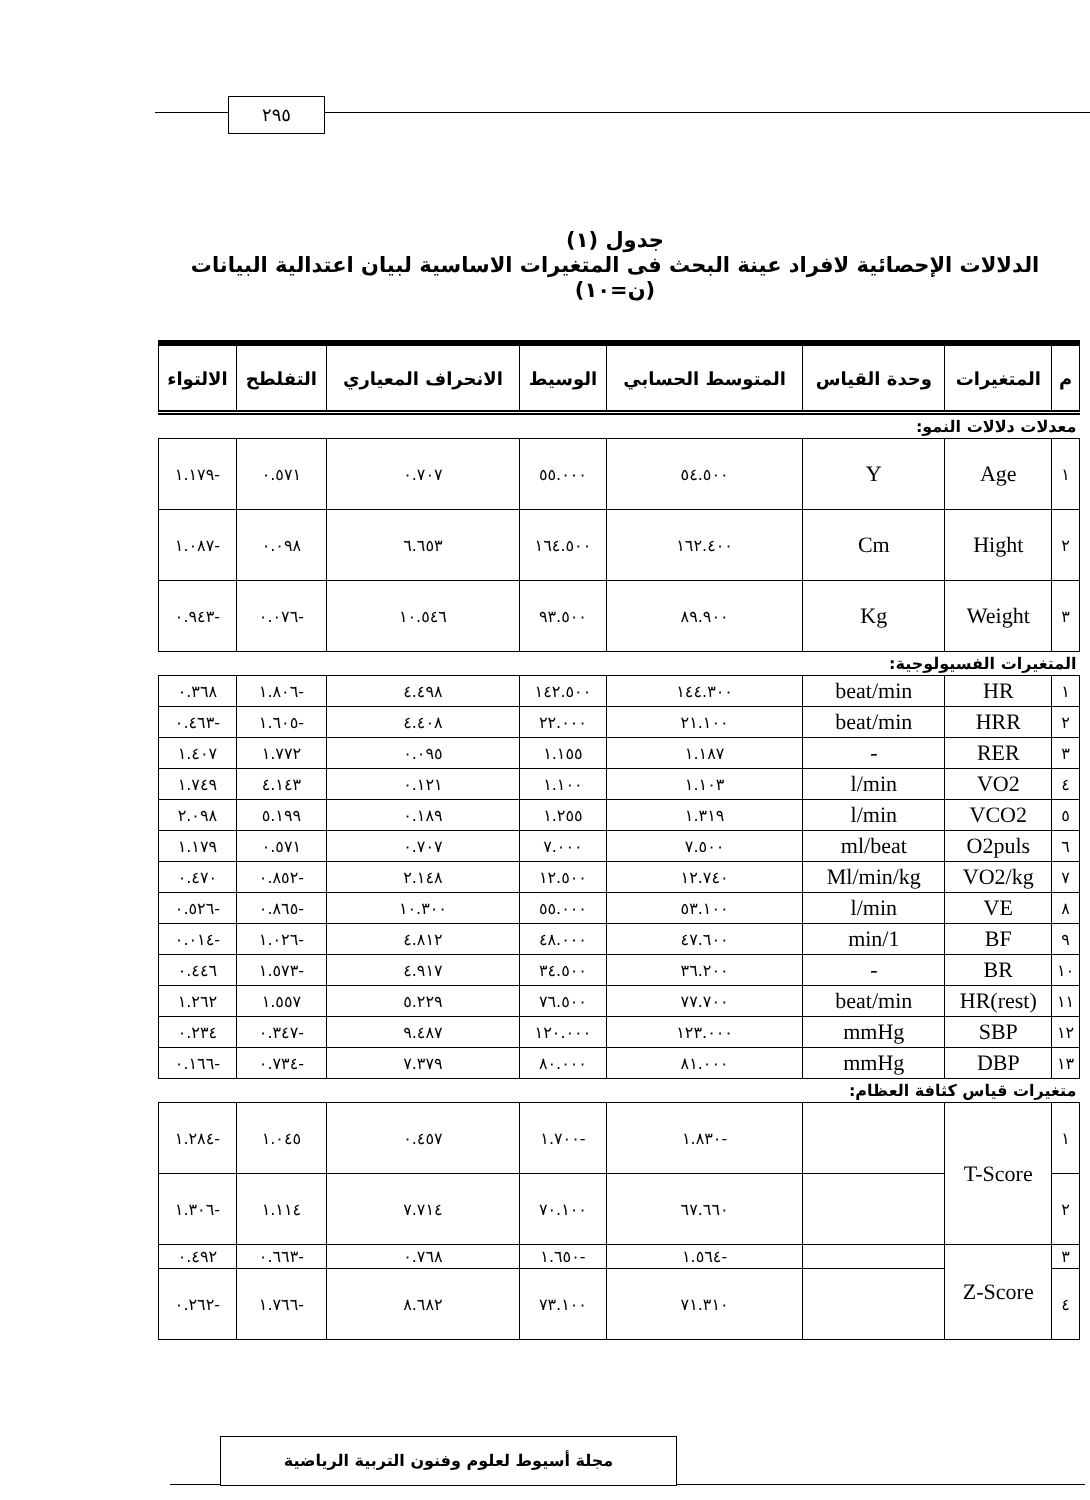٢٩٥
جدول (١)
الدلالات الإحصائية لافراد عينة البحث فى المتغيرات الاساسية لبيان اعتدالية البيانات (ن=١٠)
| م | المتغيرات | وحدة القياس | المتوسط الحسابي | الوسيط | الانحراف المعياري | التفلطح | الالتواء |
| --- | --- | --- | --- | --- | --- | --- | --- |
| معدلات دلالات النمو: | | | | | | | |
| ١ | Age | Y | ٥٤.٥٠٠ | ٥٥.٠٠٠ | ٠.٧٠٧ | ٠.٥٧١ | -١.١٧٩ |
| ٢ | Hight | Cm | ١٦٢.٤٠٠ | ١٦٤.٥٠٠ | ٦.٦٥٣ | ٠.٠٩٨ | -١.٠٨٧ |
| ٣ | Weight | Kg | ٨٩.٩٠٠ | ٩٣.٥٠٠ | ١٠.٥٤٦ | -٠.٠٧٦ | -٠.٩٤٣ |
| المتغيرات الفسيولوجية: | | | | | | | |
| ١ | HR | beat/min | ١٤٤.٣٠٠ | ١٤٢.٥٠٠ | ٤.٤٩٨ | -١.٨٠٦ | ٠.٣٦٨ |
| ٢ | HRR | beat/min | ٢١.١٠٠ | ٢٢.٠٠٠ | ٤.٤٠٨ | -١.٦٠٥ | -٠.٤٦٣ |
| ٣ | RER | - | ١.١٨٧ | ١.١٥٥ | ٠.٠٩٥ | ١.٧٧٢ | ١.٤٠٧ |
| ٤ | VO2 | l/min | ١.١٠٣ | ١.١٠٠ | ٠.١٢١ | ٤.١٤٣ | ١.٧٤٩ |
| ٥ | VCO2 | l/min | ١.٣١٩ | ١.٢٥٥ | ٠.١٨٩ | ٥.١٩٩ | ٢.٠٩٨ |
| ٦ | O2puls | ml/beat | ٧.٥٠٠ | ٧.٠٠٠ | ٠.٧٠٧ | ٠.٥٧١ | ١.١٧٩ |
| ٧ | VO2/kg | Ml/min/kg | ١٢.٧٤٠ | ١٢.٥٠٠ | ٢.١٤٨ | -٠.٨٥٢ | ٠.٤٧٠ |
| ٨ | VE | l/min | ٥٣.١٠٠ | ٥٥.٠٠٠ | ١٠.٣٠٠ | -٠.٨٦٥ | -٠.٥٢٦ |
| ٩ | BF | 1/min | ٤٧.٦٠٠ | ٤٨.٠٠٠ | ٤.٨١٢ | -١.٠٢٦ | -٠.٠١٤ |
| ١٠ | BR | - | ٣٦.٢٠٠ | ٣٤.٥٠٠ | ٤.٩١٧ | -١.٥٧٣ | ٠.٤٤٦ |
| ١١ | HR(rest) | beat/min | ٧٧.٧٠٠ | ٧٦.٥٠٠ | ٥.٢٢٩ | ١.٥٥٧ | ١.٢٦٢ |
| ١٢ | SBP | mmHg | ١٢٣.٠٠٠ | ١٢٠.٠٠٠ | ٩.٤٨٧ | -٠.٣٤٧ | ٠.٢٣٤ |
| ١٣ | DBP | mmHg | ٨١.٠٠٠ | ٨٠.٠٠٠ | ٧.٣٧٩ | -٠.٧٣٤ | -٠.١٦٦ |
| متغيرات قياس كثافة العظام: | | | | | | | |
| ١ | T-Score | | -١.٨٣٠ | -١.٧٠٠ | ٠.٤٥٧ | ١.٠٤٥ | -١.٢٨٤ |
| ٢ | | | ٦٧.٦٦٠ | ٧٠.١٠٠ | ٧.٧١٤ | ١.١١٤ | -١.٣٠٦ |
| ٣ | Z-Score | | -١.٥٦٤ | -١.٦٥٠ | ٠.٧٦٨ | -٠.٦٦٣ | ٠.٤٩٢ |
| ٤ | | | ٧١.٣١٠ | ٧٣.١٠٠ | ٨.٦٨٢ | -١.٧٦٦ | -٠.٢٦٢ |
مجلة أسيوط لعلوم وفنون التربية الرياضية